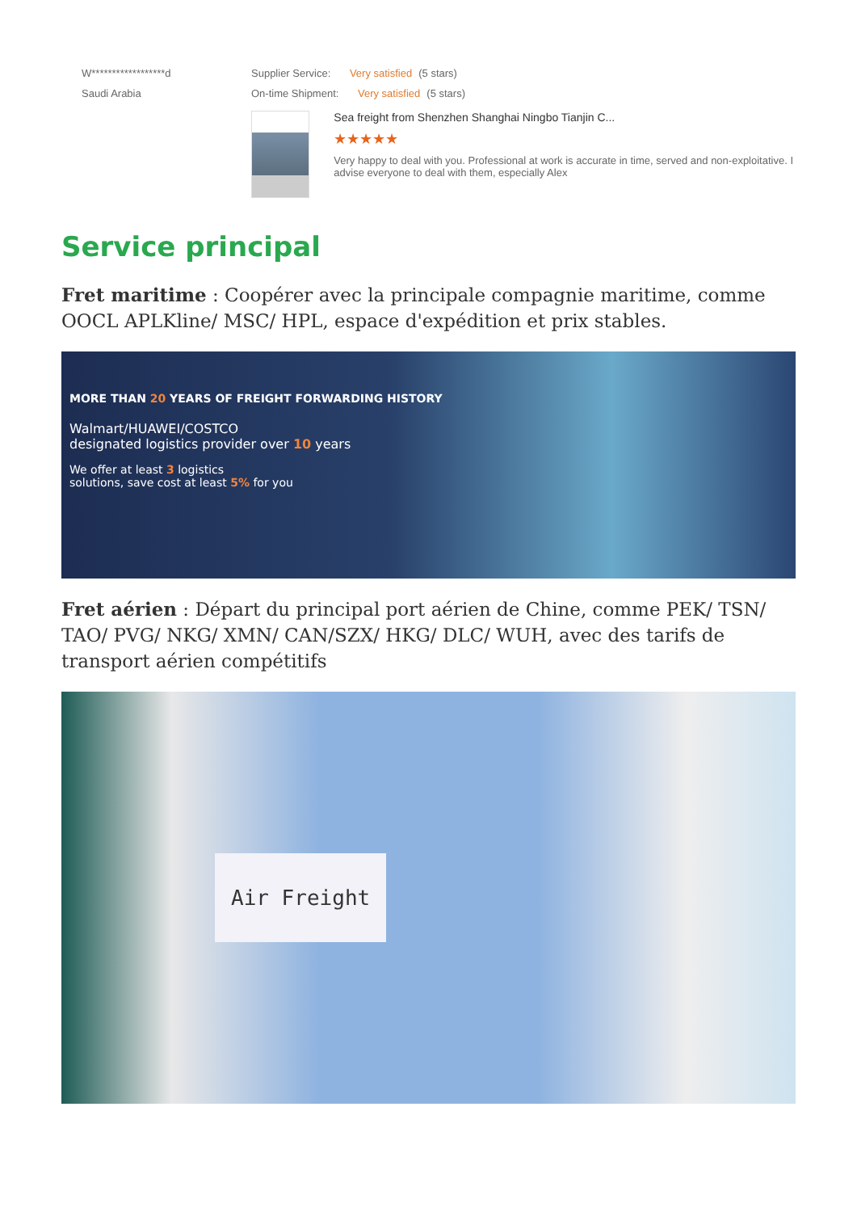W******************d
Saudi Arabia
Supplier Service: Very satisfied (5 stars)
On-time Shipment: Very satisfied (5 stars)
Sea freight from Shenzhen Shanghai Ningbo Tianjin C...
★★★★★
Very happy to deal with you. Professional at work is accurate in time, served and non-exploitative. I advise everyone to deal with them, especially Alex
Service principal
Fret maritime : Coopérer avec la principale compagnie maritime, comme OOCL APLKline/ MSC/ HPL, espace d'expédition et prix stables.
MORE THAN 20 YEARS OF FREIGHT FORWARDING HISTORY
Walmart/HUAWEI/COSTCO
designated logistics provider over 10 years
We offer at least 3 logistics
solutions, save cost at least 5% for you
Fret aérien : Départ du principal port aérien de Chine, comme PEK/ TSN/ TAO/ PVG/ NKG/ XMN/ CAN/SZX/ HKG/ DLC/ WUH, avec des tarifs de transport aérien compétitifs
Air Freight